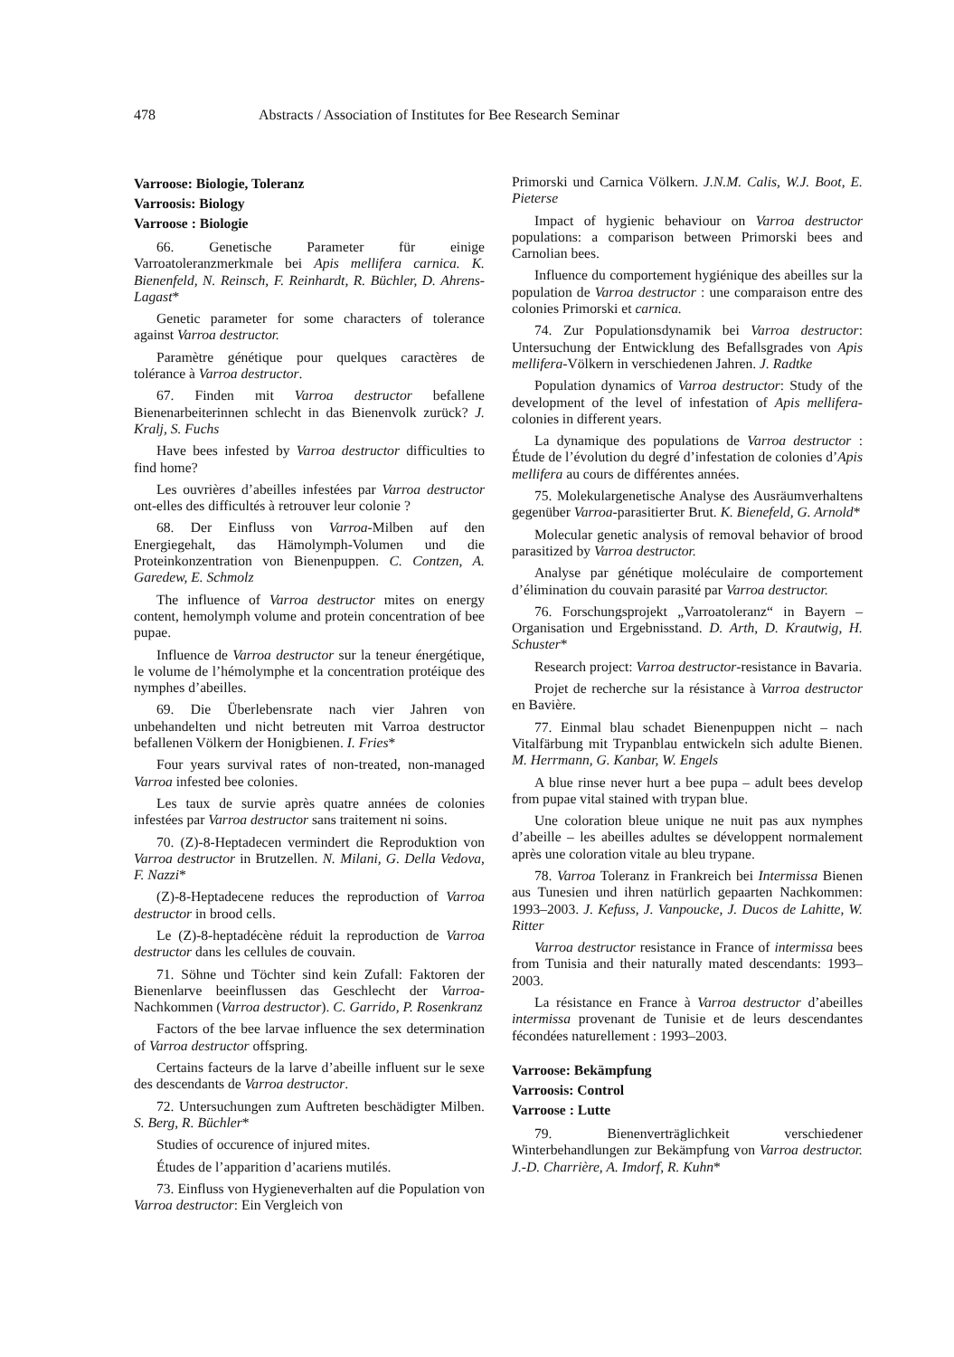478 Abstracts / Association of Institutes for Bee Research Seminar
Varroose: Biologie, Toleranz
Varroosis: Biology
Varroose : Biologie
66. Genetische Parameter für einige Varroatoleranzmerkmale bei Apis mellifera carnica. K. Bienenfeld, N. Reinsch, F. Reinhardt, R. Büchler, D. Ahrens-Lagast*
Genetic parameter for some characters of tolerance against Varroa destructor.
Paramètre génétique pour quelques caractères de tolérance à Varroa destructor.
67. Finden mit Varroa destructor befallene Bienenarbeiterinnen schlecht in das Bienenvolk zurück? J. Kralj, S. Fuchs
Have bees infested by Varroa destructor difficulties to find home?
Les ouvrières d’abeilles infestées par Varroa destructor ont-elles des difficultés à retrouver leur colonie ?
68. Der Einfluss von Varroa-Milben auf den Energiegehalt, das Hämolymph-Volumen und die Proteinkonzentration von Bienenpuppen. C. Contzen, A. Garedew, E. Schmolz
The influence of Varroa destructor mites on energy content, hemolymph volume and protein concentration of bee pupae.
Influence de Varroa destructor sur la teneur énergétique, le volume de l’hémolymphe et la concentration protéique des nymphes d’abeilles.
69. Die Überlebensrate nach vier Jahren von unbehandelten und nicht betreuten mit Varroa destructor befallenen Völkern der Honigbienen. I. Fries*
Four years survival rates of non-treated, non-managed Varroa infested bee colonies.
Les taux de survie après quatre années de colonies infestées par Varroa destructor sans traitement ni soins.
70. (Z)-8-Heptadecen vermindert die Reproduktion von Varroa destructor in Brutzellen. N. Milani, G. Della Vedova, F. Nazzi*
(Z)-8-Heptadecene reduces the reproduction of Varroa destructor in brood cells.
Le (Z)-8-heptadécène réduit la reproduction de Varroa destructor dans les cellules de couvain.
71. Söhne und Töchter sind kein Zufall: Faktoren der Bienenlarve beeinflussen das Geschlecht der Varroa-Nachkommen (Varroa destructor). C. Garrido, P. Rosenkranz
Factors of the bee larvae influence the sex determination of Varroa destructor offspring.
Certains facteurs de la larve d’abeille influent sur le sexe des descendants de Varroa destructor.
72. Untersuchungen zum Auftreten beschädigter Milben. S. Berg, R. Büchler*
Studies of occurence of injured mites.
Études de l’apparition d’acariens mutilés.
73. Einfluss von Hygieneverhalten auf die Population von Varroa destructor: Ein Vergleich von
Primorski und Carnica Völkern. J.N.M. Calis, W.J. Boot, E. Pieterse
Impact of hygienic behaviour on Varroa destructor populations: a comparison between Primorski bees and Carnolian bees.
Influence du comportement hygiénique des abeilles sur la population de Varroa destructor : une comparaison entre des colonies Primorski et carnica.
74. Zur Populationsdynamik bei Varroa destructor: Untersuchung der Entwicklung des Befallsgrades von Apis mellifera-Völkern in verschiedenen Jahren. J. Radtke
Population dynamics of Varroa destructor: Study of the development of the level of infestation of Apis mellifera-colonies in different years.
La dynamique des populations de Varroa destructor : Étude de l’évolution du degré d’infestation de colonies d’Apis mellifera au cours de différentes années.
75. Molekulargenetische Analyse des Ausräumverhaltens gegenüber Varroa-parasitierter Brut. K. Bienefeld, G. Arnold*
Molecular genetic analysis of removal behavior of brood parasitized by Varroa destructor.
Analyse par génétique moléculaire de comportement d’élimination du couvain parasité par Varroa destructor.
76. Forschungsprojekt „Varroatoleranz“ in Bayern – Organisation und Ergebnisstand. D. Arth, D. Krautwig, H. Schuster*
Research project: Varroa destructor-resistance in Bavaria.
Projet de recherche sur la résistance à Varroa destructor en Bavière.
77. Einmal blau schadet Bienenpuppen nicht – nach Vitalfärbung mit Trypanblau entwickeln sich adulte Bienen. M. Herrmann, G. Kanbar, W. Engels
A blue rinse never hurt a bee pupa – adult bees develop from pupae vital stained with trypan blue.
Une coloration bleue unique ne nuit pas aux nymphes d’abeille – les abeilles adultes se développent normalement après une coloration vitale au bleu trypane.
78. Varroa Toleranz in Frankreich bei Intermissa Bienen aus Tunesien und ihren natürlich gepaarten Nachkommen: 1993–2003. J. Kefuss, J. Vanpoucke, J. Ducos de Lahitte, W. Ritter
Varroa destructor resistance in France of intermissa bees from Tunisia and their naturally mated descendants: 1993–2003.
La résistance en France à Varroa destructor d’abeilles intermissa provenant de Tunisie et de leurs descendantes fécondées naturellement : 1993–2003.
Varroose: Bekämpfung
Varroosis: Control
Varroose : Lutte
79. Bienenverträglichkeit verschiedener Winterbehandlungen zur Bekämpfung von Varroa destructor. J.-D. Charrière, A. Imdorf, R. Kuhn*